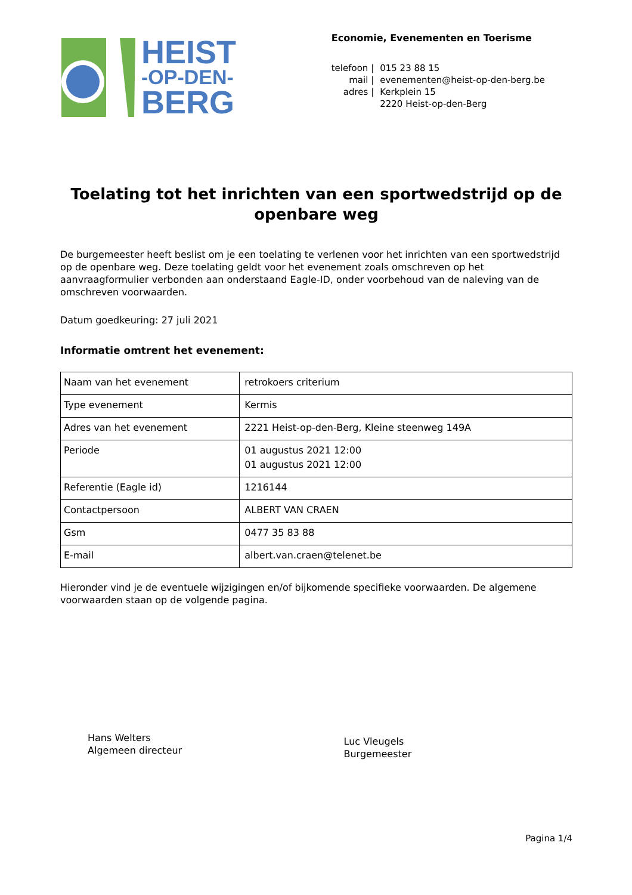HEIST
-OP-DEN-
BERG
Economie, Evenementen en Toerisme
| telefoon / | 015 23 88 15 |
| mail / | evenementen@heist-op-den-berg.be |
| adres / | Kerkplein 15 |
| | 2220 Heist-op-den-Berg |
Toelating tot het inrichten van een sportwedstrijd op de openbare weg
De burgemeester heeft beslist om je een toelating te verlenen voor het inrichten van een sportwedstrijd op de openbare weg. Deze toelating geldt voor het evenement zoals omschreven op het aanvraagformulier verbonden aan onderstaand Eagle-ID, onder voorbehoud van de naleving van de omschreven voorwaarden.
Datum goedkeuring: 27 juli 2021
Informatie omtrent het evenement:
| Naam van het evenement | retrokoers criterium |
| Type evenement | Kermis |
| Adres van het evenement | 2221 Heist-op-den-Berg, Kleine steenweg 149A |
| Periode | 01 augustus 2021 12:00 01 augustus 2021 12:00 |
| Referentie (Eagle id) | 1216144 |
| Contactpersoon | ALBERT VAN CRAEN |
| Gsm | 0477 35 83 88 |
| E-mail | albert.van.craen@telenet.be |
Hieronder vind je de eventuele wijzigingen en/of bijkomende specifieke voorwaarden. De algemene voorwaarden staan op de volgende pagina.
Hans Welters
Algemeen directeur
Luc Vleugels
Burgemeester
Pagina 1/4